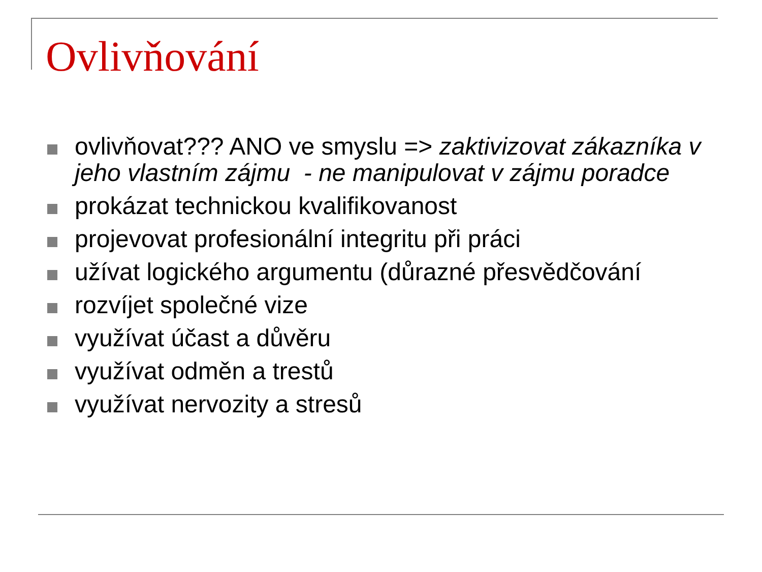Ovlivňování
ovlivňovat??? ANO ve smyslu => zaktivizovat zákazníka v jeho vlastním zájmu - ne manipulovat v zájmu poradce
prokázat technickou kvalifikovanost
projevovat profesionální integritu při práci
užívat logického argumentu (důrazné přesvědčování
rozvíjet společné vize
využívat účast a důvěru
využívat odměn a trestů
využívat nervozity a stresů